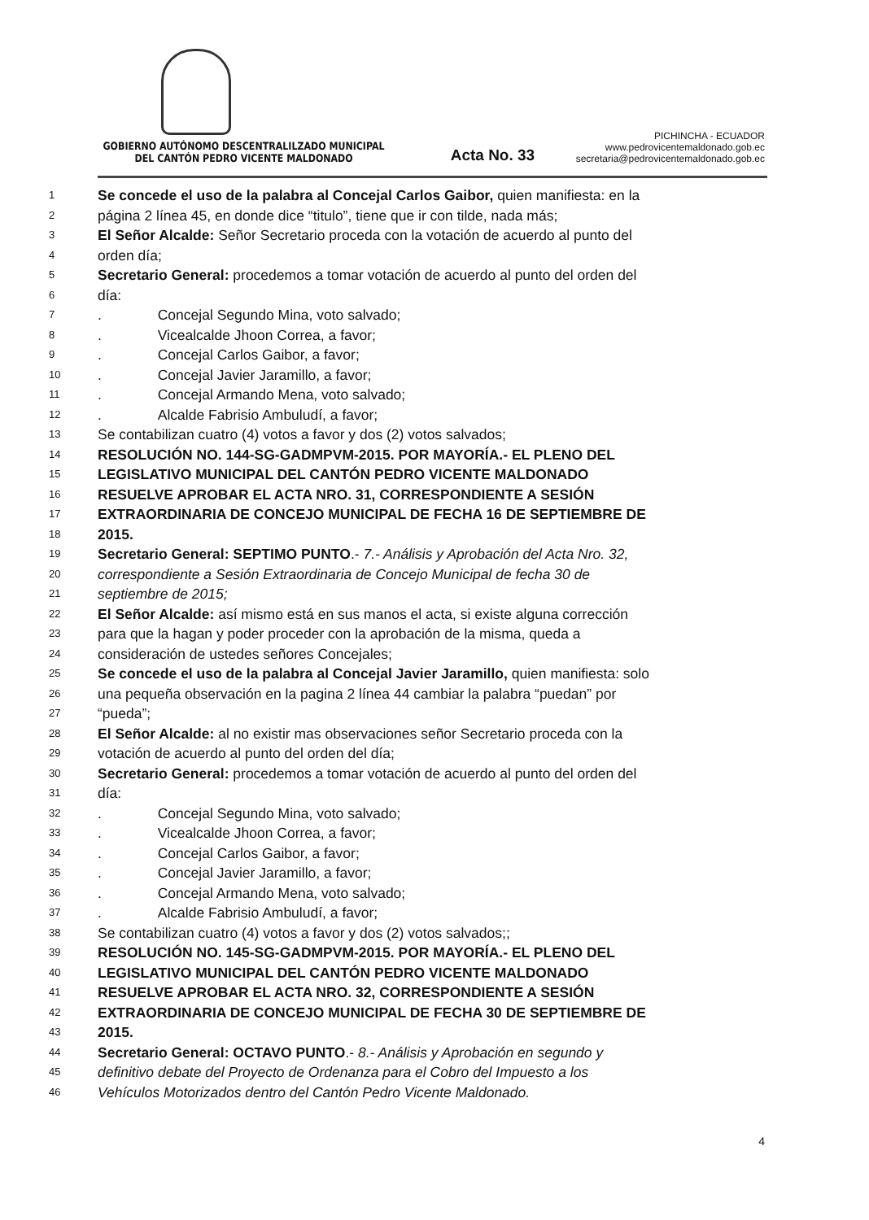GOBIERNO AUTÓNOMO DESCENTRALILZADO MUNICIPAL
DEL CANTÓN PEDRO VICENTE MALDONADO
Acta No. 33
PICHINCHA - ECUADOR
www.pedrovicentemaldonado.gob.ec
secretaria@pedrovicentemaldonado.gob.ec
1 Se concede el uso de la palabra al Concejal Carlos Gaibor, quien manifiesta: en la
2 página 2 línea 45, en donde dice “titulo”, tiene que ir con tilde, nada más;
3 El Señor Alcalde: Señor Secretario proceda con la votación de acuerdo al punto del
4 orden día;
5 Secretario General: procedemos a tomar votación de acuerdo al punto del orden del
6 día:
7. Concejal Segundo Mina, voto salvado;
8. Vicealcalde Jhoon Correa, a favor;
9. Concejal Carlos Gaibor, a favor;
10. Concejal Javier Jaramillo, a favor;
11. Concejal Armando Mena, voto salvado;
12. Alcalde Fabrisio Ambuludí, a favor;
13 Se contabilizan cuatro (4) votos a favor y dos (2) votos salvados;
14 RESOLUCIÓN NO. 144-SG-GADMPVM-2015. POR MAYORÍA.- EL PLENO DEL
15 LEGISLATIVO MUNICIPAL DEL CANTÓN PEDRO VICENTE MALDONADO
16 RESUELVE APROBAR EL ACTA NRO. 31, CORRESPONDIENTE A SESIÓN
17 EXTRAORDINARIA DE CONCEJO MUNICIPAL DE FECHA 16 DE SEPTIEMBRE DE
18 2015.
19 Secretario General: SEPTIMO PUNTO.- 7.- Análisis y Aprobación del Acta Nro. 32,
20 correspondiente a Sesión Extraordinaria de Concejo Municipal de fecha 30 de
21 septiembre de 2015;
22 El Señor Alcalde: así mismo está en sus manos el acta, si existe alguna corrección
23 para que la hagan y poder proceder con la aprobación de la misma, queda a
24 consideración de ustedes señores Concejales;
25 Se concede el uso de la palabra al Concejal Javier Jaramillo, quien manifiesta: solo
26 una pequeña observación en la pagina 2 línea 44 cambiar la palabra “puedan” por
27 “pueda”;
28 El Señor Alcalde: al no existir mas observaciones señor Secretario proceda con la
29 votación de acuerdo al punto del orden del día;
30 Secretario General: procedemos a tomar votación de acuerdo al punto del orden del
31 día:
32. Concejal Segundo Mina, voto salvado;
33. Vicealcalde Jhoon Correa, a favor;
34. Concejal Carlos Gaibor, a favor;
35. Concejal Javier Jaramillo, a favor;
36. Concejal Armando Mena, voto salvado;
37. Alcalde Fabrisio Ambuludí, a favor;
38 Se contabilizan cuatro (4) votos a favor y dos (2) votos salvados;;
39 RESOLUCIÓN NO. 145-SG-GADMPVM-2015. POR MAYORÍA.- EL PLENO DEL
40 LEGISLATIVO MUNICIPAL DEL CANTÓN PEDRO VICENTE MALDONADO
41 RESUELVE APROBAR EL ACTA NRO. 32, CORRESPONDIENTE A SESIÓN
42 EXTRAORDINARIA DE CONCEJO MUNICIPAL DE FECHA 30 DE SEPTIEMBRE DE
43 2015.
44 Secretario General: OCTAVO PUNTO.- 8.- Análisis y Aprobación en segundo y
45 definitivo debate del Proyecto de Ordenanza para el Cobro del Impuesto a los
46 Vehículos Motorizados dentro del Cantón Pedro Vicente Maldonado.
4